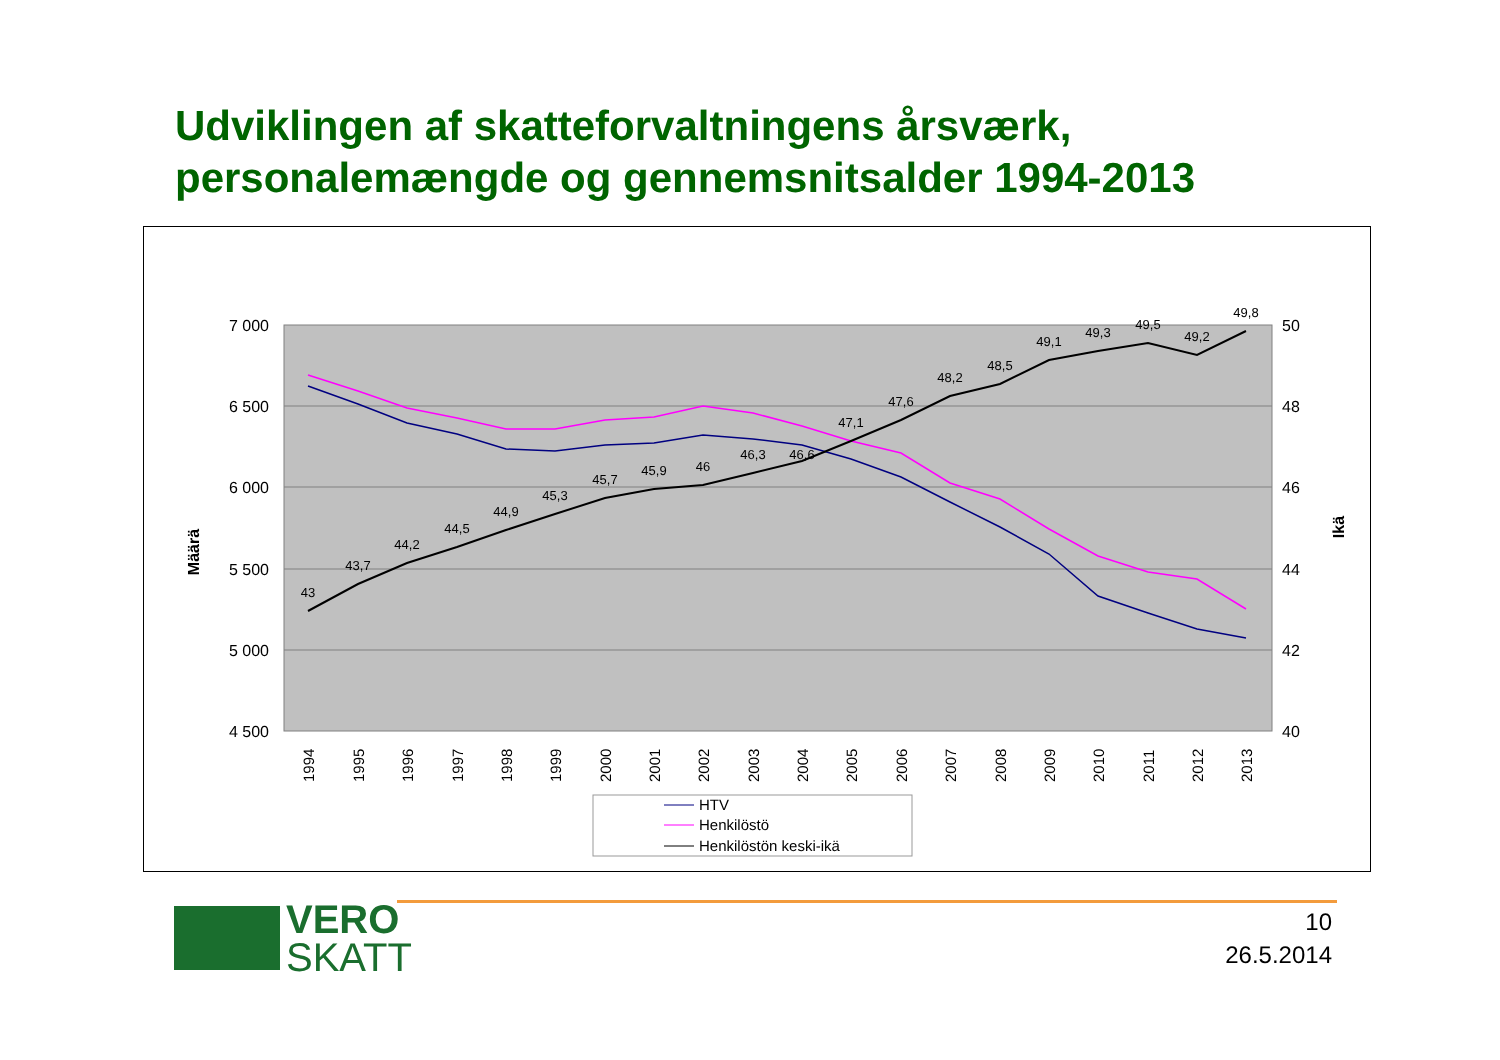Udviklingen af skatteforvaltningens årsværk,
personalemængde og gennemsnitsalder 1994-2013
7 000
6 500
6 000
5 500
5 000
4 500
50
48
46
44
42
40
Määrä
Ikä
43
43,7
44,2
44,5
44,9
45,3
45,7
45,9
46
46,3
46,6
47,1
47,6
48,2
48,5
49,1
49,3
49,5
49,2
49,8
1994
1995
1996
1997
1998
1999
2000
2001
2002
2003
2004
2005
2006
2007
2008
2009
2010
2011
2012
2013
HTV
Henkilöstö
Henkilöstön keski-ikä
VERO
SKATT
10
26.5.2014